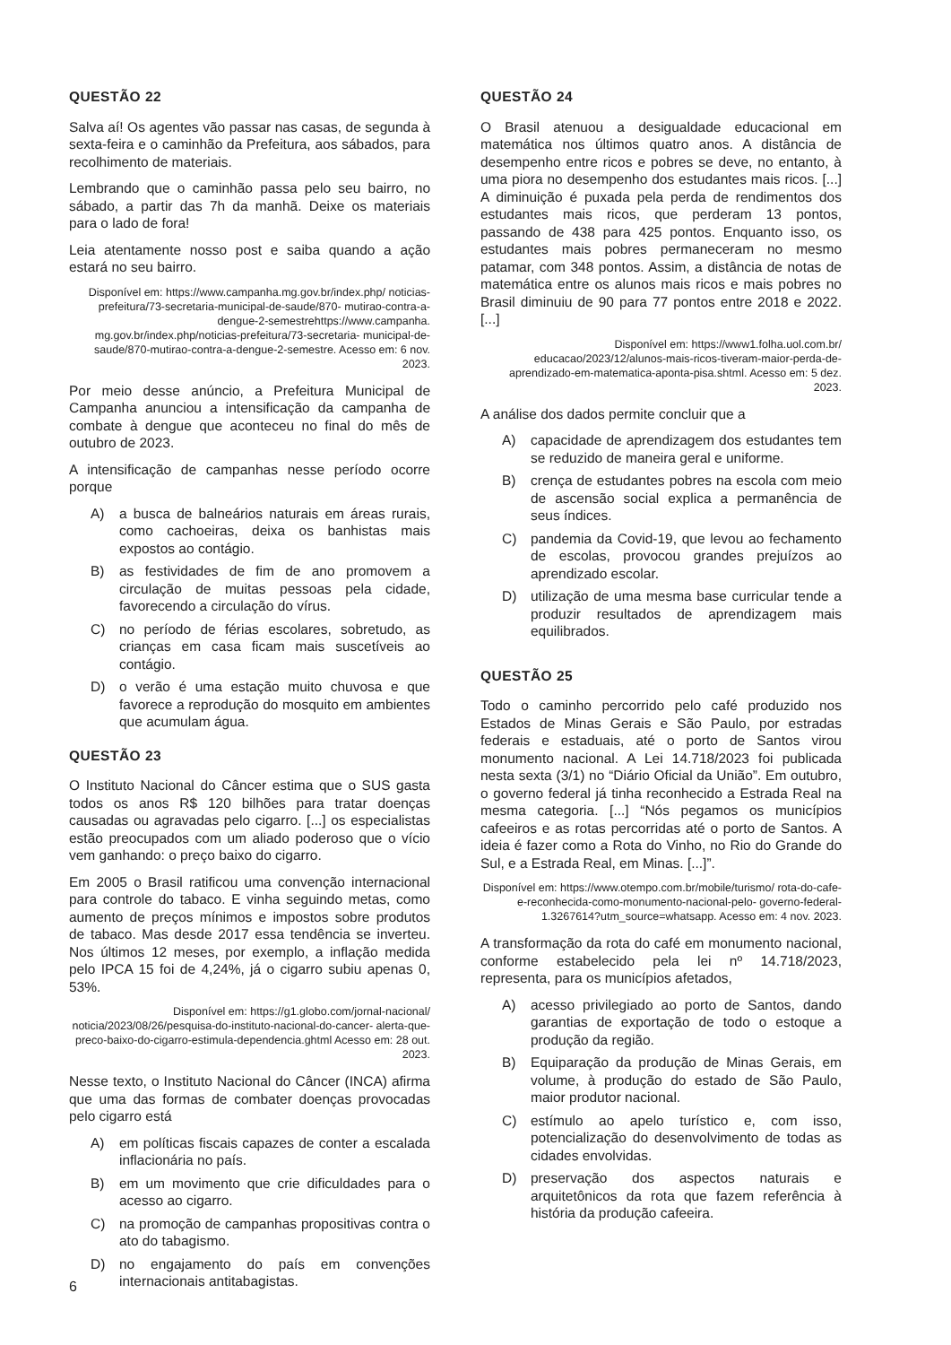QUESTÃO 22
Salva aí! Os agentes vão passar nas casas, de segunda à sexta-feira e o caminhão da Prefeitura, aos sábados, para recolhimento de materiais.
Lembrando que o caminhão passa pelo seu bairro, no sábado, a partir das 7h da manhã. Deixe os materiais para o lado de fora!
Leia atentamente nosso post e saiba quando a ação estará no seu bairro.
Disponível em: https://www.campanha.mg.gov.br/index.php/ noticias-prefeitura/73-secretaria-municipal-de-saude/870- mutirao-contra-a-dengue-2-semestrehttps://www.campanha. mg.gov.br/index.php/noticias-prefeitura/73-secretaria- municipal-de-saude/870-mutirao-contra-a-dengue-2-semestre. Acesso em: 6 nov. 2023.
Por meio desse anúncio, a Prefeitura Municipal de Campanha anunciou a intensificação da campanha de combate à dengue que aconteceu no final do mês de outubro de 2023.
A intensificação de campanhas nesse período ocorre porque
A) a busca de balneários naturais em áreas rurais, como cachoeiras, deixa os banhistas mais expostos ao contágio.
B) as festividades de fim de ano promovem a circulação de muitas pessoas pela cidade, favorecendo a circulação do vírus.
C) no período de férias escolares, sobretudo, as crianças em casa ficam mais suscetíveis ao contágio.
D) o verão é uma estação muito chuvosa e que favorece a reprodução do mosquito em ambientes que acumulam água.
QUESTÃO 23
O Instituto Nacional do Câncer estima que o SUS gasta todos os anos R$ 120 bilhões para tratar doenças causadas ou agravadas pelo cigarro. [...] os especialistas estão preocupados com um aliado poderoso que o vício vem ganhando: o preço baixo do cigarro.
Em 2005 o Brasil ratificou uma convenção internacional para controle do tabaco. E vinha seguindo metas, como aumento de preços mínimos e impostos sobre produtos de tabaco. Mas desde 2017 essa tendência se inverteu. Nos últimos 12 meses, por exemplo, a inflação medida pelo IPCA 15 foi de 4,24%, já o cigarro subiu apenas 0, 53%.
Disponível em: https://g1.globo.com/jornal-nacional/ noticia/2023/08/26/pesquisa-do-instituto-nacional-do-cancer- alerta-que-preco-baixo-do-cigarro-estimula-dependencia.ghtml Acesso em: 28 out. 2023.
Nesse texto, o Instituto Nacional do Câncer (INCA) afirma que uma das formas de combater doenças provocadas pelo cigarro está
A) em políticas fiscais capazes de conter a escalada inflacionária no país.
B) em um movimento que crie dificuldades para o acesso ao cigarro.
C) na promoção de campanhas propositivas contra o ato do tabagismo.
D) no engajamento do país em convenções internacionais antitabagistas.
QUESTÃO 24
O Brasil atenuou a desigualdade educacional em matemática nos últimos quatro anos. A distância de desempenho entre ricos e pobres se deve, no entanto, à uma piora no desempenho dos estudantes mais ricos. [...] A diminuição é puxada pela perda de rendimentos dos estudantes mais ricos, que perderam 13 pontos, passando de 438 para 425 pontos. Enquanto isso, os estudantes mais pobres permaneceram no mesmo patamar, com 348 pontos. Assim, a distância de notas de matemática entre os alunos mais ricos e mais pobres no Brasil diminuiu de 90 para 77 pontos entre 2018 e 2022. [...]
Disponível em: https://www1.folha.uol.com.br/ educacao/2023/12/alunos-mais-ricos-tiveram-maior-perda-de- aprendizado-em-matematica-aponta-pisa.shtml. Acesso em: 5 dez. 2023.
A análise dos dados permite concluir que a
A) capacidade de aprendizagem dos estudantes tem se reduzido de maneira geral e uniforme.
B) crença de estudantes pobres na escola com meio de ascensão social explica a permanência de seus índices.
C) pandemia da Covid-19, que levou ao fechamento de escolas, provocou grandes prejuízos ao aprendizado escolar.
D) utilização de uma mesma base curricular tende a produzir resultados de aprendizagem mais equilibrados.
QUESTÃO 25
Todo o caminho percorrido pelo café produzido nos Estados de Minas Gerais e São Paulo, por estradas federais e estaduais, até o porto de Santos virou monumento nacional. A Lei 14.718/2023 foi publicada nesta sexta (3/1) no “Diário Oficial da União”. Em outubro, o governo federal já tinha reconhecido a Estrada Real na mesma categoria. [...] “Nós pegamos os municípios cafeeiros e as rotas percorridas até o porto de Santos. A ideia é fazer como a Rota do Vinho, no Rio do Grande do Sul, e a Estrada Real, em Minas. [...]”.
Disponível em: https://www.otempo.com.br/mobile/turismo/ rota-do-cafe-e-reconhecida-como-monumento-nacional-pelo- governo-federal-1.3267614?utm_source=whatsapp. Acesso em: 4 nov. 2023.
A transformação da rota do café em monumento nacional, conforme estabelecido pela lei nº 14.718/2023, representa, para os municípios afetados,
A) acesso privilegiado ao porto de Santos, dando garantias de exportação de todo o estoque a produção da região.
B) Equiparação da produção de Minas Gerais, em volume, à produção do estado de São Paulo, maior produtor nacional.
C) estímulo ao apelo turístico e, com isso, potencialização do desenvolvimento de todas as cidades envolvidas.
D) preservação dos aspectos naturais e arquitetônicos da rota que fazem referência à história da produção cafeeira.
6